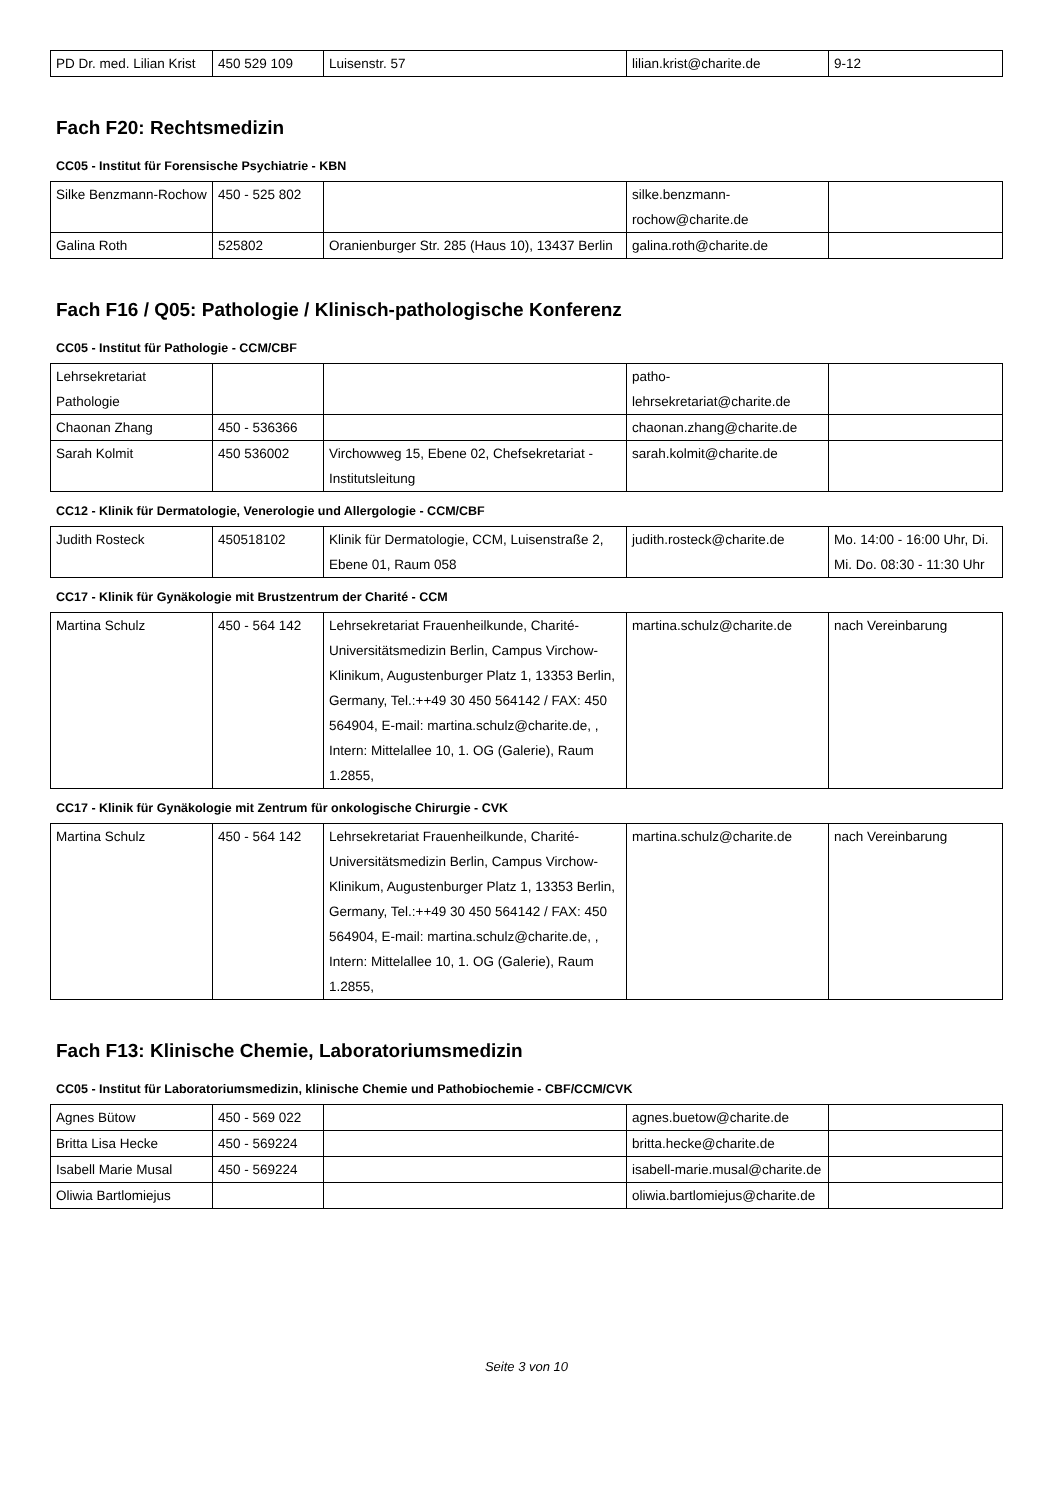| PD Dr. med. Lilian Krist | 450 529 109 | Luisenstr. 57 | lilian.krist@charite.de | 9-12 |
Fach F20: Rechtsmedizin
CC05 - Institut für Forensische Psychiatrie - KBN
| Silke Benzmann-Rochow | 450 - 525 802 | | silke.benzmann-rochow@charite.de | |
| Galina Roth | 525802 | Oranienburger Str. 285 (Haus 10), 13437 Berlin | galina.roth@charite.de | |
Fach F16 / Q05: Pathologie / Klinisch-pathologische Konferenz
CC05 - Institut für Pathologie - CCM/CBF
| Lehrsekretariat Pathologie | | | patho-lehrsekretariat@charite.de | |
| Chaonan Zhang | 450 - 536366 | | chaonan.zhang@charite.de | |
| Sarah Kolmit | 450 536002 | Virchowweg 15, Ebene 02, Chefsekretariat - Institutsleitung | sarah.kolmit@charite.de | |
CC12 - Klinik für Dermatologie, Venerologie und Allergologie - CCM/CBF
| Judith Rosteck | 450518102 | Klinik für Dermatologie, CCM, Luisenstraße 2, Ebene 01, Raum 058 | judith.rosteck@charite.de | Mo. 14:00 - 16:00 Uhr, Di. Mi. Do. 08:30 - 11:30 Uhr |
CC17 - Klinik für Gynäkologie mit Brustzentrum der Charité - CCM
| Martina Schulz | 450 - 564 142 | Lehrsekretariat Frauenheilkunde, Charité-Universitätsmedizin Berlin, Campus Virchow-Klinikum, Augustenburger Platz 1, 13353 Berlin, Germany, Tel.:++49 30 450 564142 / FAX: 450 564904, E-mail: martina.schulz@charite.de, , Intern: Mittelallee 10, 1. OG (Galerie), Raum 1.2855, | martina.schulz@charite.de | nach Vereinbarung |
CC17 - Klinik für Gynäkologie mit Zentrum für onkologische Chirurgie - CVK
| Martina Schulz | 450 - 564 142 | Lehrsekretariat Frauenheilkunde, Charité-Universitätsmedizin Berlin, Campus Virchow-Klinikum, Augustenburger Platz 1, 13353 Berlin, Germany, Tel.:++49 30 450 564142 / FAX: 450 564904, E-mail: martina.schulz@charite.de, , Intern: Mittelallee 10, 1. OG (Galerie), Raum 1.2855, | martina.schulz@charite.de | nach Vereinbarung |
Fach F13: Klinische Chemie, Laboratoriumsmedizin
CC05 - Institut für Laboratoriumsmedizin, klinische Chemie und Pathobiochemie - CBF/CCM/CVK
| Agnes Bütow | 450 - 569 022 | | agnes.buetow@charite.de | |
| Britta Lisa Hecke | 450 - 569224 | | britta.hecke@charite.de | |
| Isabell Marie Musal | 450 - 569224 | | isabell-marie.musal@charite.de | |
| Oliwia Bartlomiejus | | | oliwia.bartlomiejus@charite.de | |
Seite 3 von 10